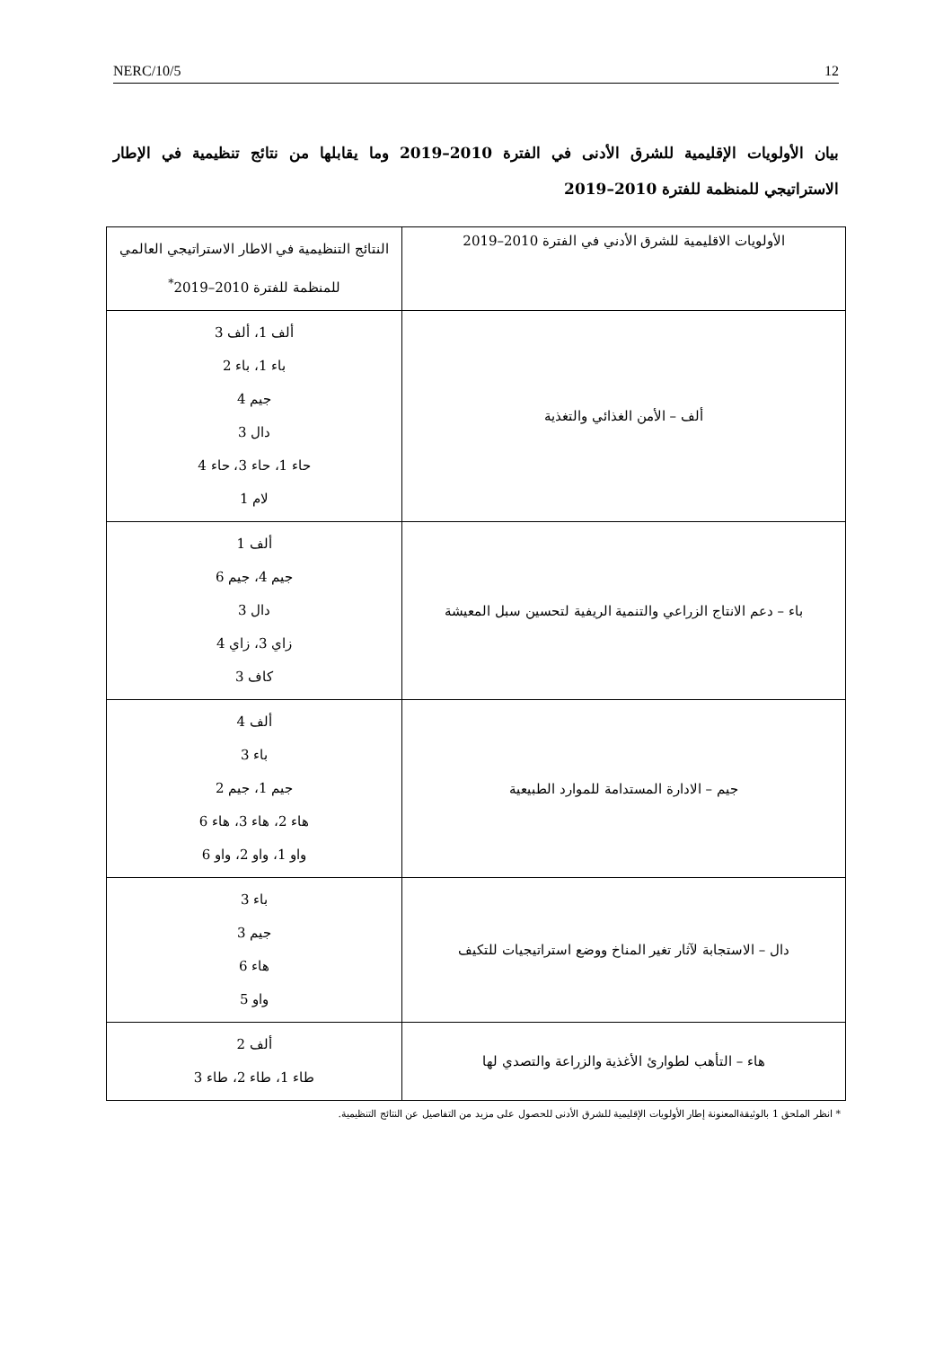NERC/10/5 12
بيان الأولويات الإقليمية للشرق الأدنى في الفترة 2010–2019 وما يقابلها من نتائج تنظيمية في الإطار الاستراتيجي للمنظمة للفترة 2010–2019
| الأولويات الاقليمية للشرق الأدني في الفترة 2010–2019 | النتائج التنظيمية في الاطار الاستراتيجي العالمي للمنظمة للفترة 2010–2019<sup>*</sup> |
| ألف – الأمن الغذائي والتغذية | ألف 1، ألف 3 باء 1، باء 2 جيم 4 دال 3 حاء 1، حاء 3، حاء 4 لام 1 |
| باء – دعم الانتاج الزراعي والتنمية الريفية لتحسين سبل المعيشة | ألف 1 جيم 4، جيم 6 دال 3 زاي 3، زاي 4 كاف 3 |
| جيم – الادارة المستدامة للموارد الطبيعية | ألف 4 باء 3 جيم 1، جيم 2 هاء 2، هاء 3، هاء 6 واو 1، واو 2، واو 6 |
| دال – الاستجابة لآثار تغير المناخ ووضع استراتيجيات للتكيف | باء 3 جيم 3 هاء 6 واو 5 |
| هاء – التأهب لطوارئ الأغذية والزراعة والتصدي لها | ألف 2 طاء 1، طاء 2، طاء 3 |
* انظر الملحق 1 بالوثيقةالمعنونة إطار الأولويات الإقليمية للشرق الأدنى للحصول على مزيد من التفاصيل عن النتائج التنظيمية.